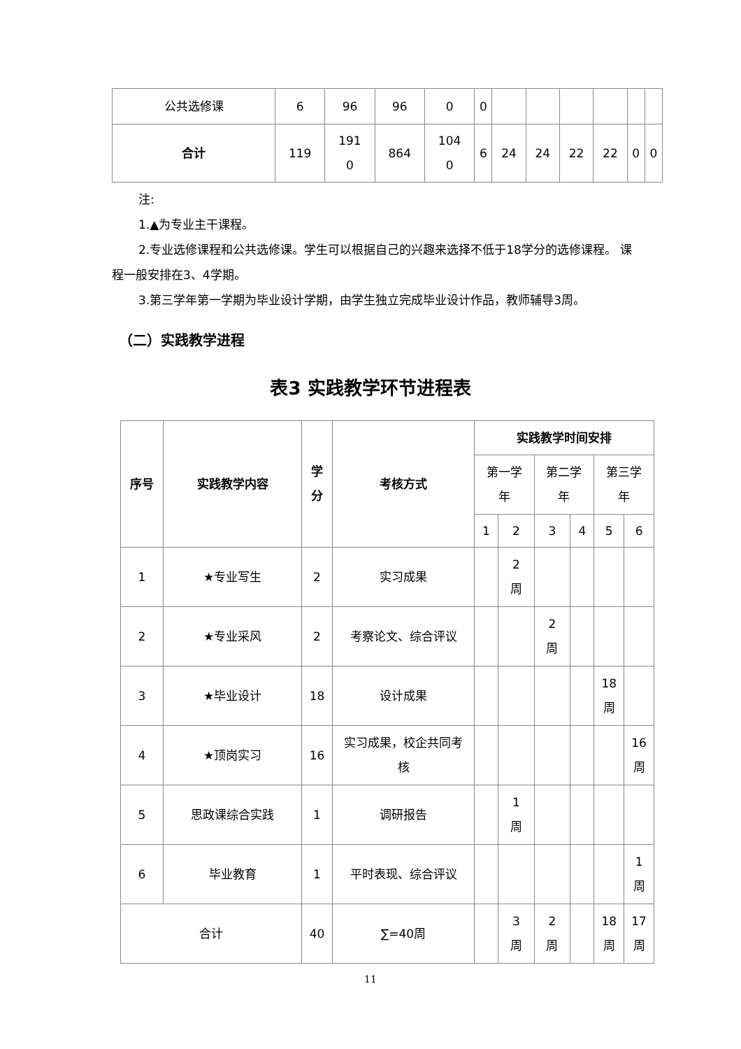| 公共选修课 | 6 | 96 | 96 | 0 | 0 | | | | | | |
| 合计 | 119 | 191 0 | 864 | 104 0 | 6 | 24 | 24 | 22 | 22 | 0 | 0 |
注:
1.▲为专业主干课程。
2.专业选修课程和公共选修课。学生可以根据自己的兴趣来选择不低于18学分的选修课程。 课程一般安排在3、4学期。
3.第三学年第一学期为毕业设计学期，由学生独立完成毕业设计作品，教师辅导3周。
（二）实践教学进程
表3 实践教学环节进程表
| 序号 | 实践教学内容 | 学 分 | 考核方式 | 实践教学时间安排 | | | | | |
| --- | --- | --- | --- | --- | --- | --- | --- | --- | --- |
| | | | | 第一学 年 | | 第二学 年 | | 第三学 年 | |
| | | | | 1 | 2 | 3 | 4 | 5 | 6 |
| 1 | ★专业写生 | 2 | 实习成果 | | 2 周 | | | | |
| 2 | ★专业采风 | 2 | 考察论文、综合评议 | | | 2 周 | | | |
| 3 | ★毕业设计 | 18 | 设计成果 | | | | | 18 周 | |
| 4 | ★顶岗实习 | 16 | 实习成果，校企共同考 核 | | | | | | 16 周 |
| 5 | 思政课综合实践 | 1 | 调研报告 | | 1 周 | | | | |
| 6 | 毕业教育 | 1 | 平时表现、综合评议 | | | | | | 1 周 |
| 合计 | | 40 | ∑=40周 | | 3 周 | 2 周 | | 18 周 | 17 周 |
11